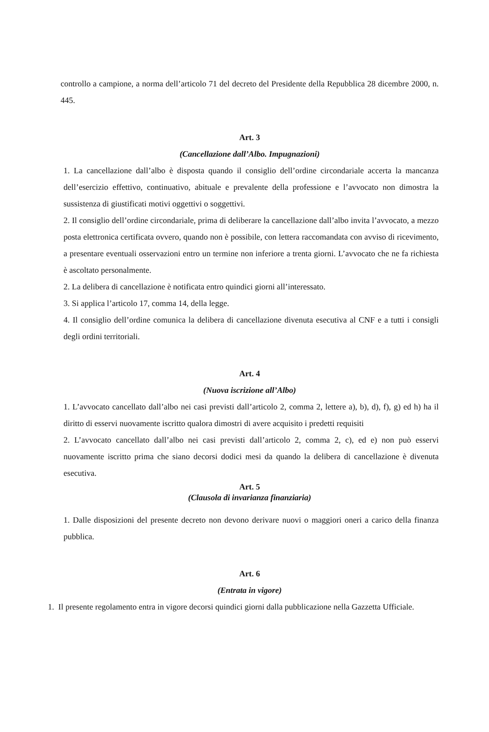controllo a campione, a norma dell’articolo 71 del decreto del Presidente della Repubblica 28 dicembre 2000, n. 445.
Art. 3
(Cancellazione dall’Albo. Impugnazioni)
1. La cancellazione dall’albo è disposta quando il consiglio dell’ordine circondariale accerta la mancanza dell’esercizio effettivo, continuativo, abituale e prevalente della professione e l’avvocato non dimostra la sussistenza di giustificati motivi oggettivi o soggettivi.
2. Il consiglio dell’ordine circondariale, prima di deliberare la cancellazione dall’albo invita l’avvocato, a mezzo posta elettronica certificata ovvero, quando non è possibile, con lettera raccomandata con avviso di ricevimento, a presentare eventuali osservazioni entro un termine non inferiore a trenta giorni. L’avvocato che ne fa richiesta è ascoltato personalmente.
2. La delibera di cancellazione è notificata entro quindici giorni all’interessato.
3. Si applica l’articolo 17, comma 14, della legge.
4. Il consiglio dell’ordine comunica la delibera di cancellazione divenuta esecutiva al CNF e a tutti i consigli degli ordini territoriali.
Art. 4
(Nuova iscrizione all’Albo)
1. L’avvocato cancellato dall’albo nei casi previsti dall’articolo 2, comma 2, lettere a), b), d), f), g) ed h) ha il diritto di esservi nuovamente iscritto qualora dimostri di avere acquisito i predetti requisiti
2. L’avvocato cancellato dall’albo nei casi previsti dall’articolo 2, comma 2, c), ed e) non può esservi nuovamente iscritto prima che siano decorsi dodici mesi da quando la delibera di cancellazione è divenuta esecutiva.
Art. 5
(Clausola di invarianza finanziaria)
1. Dalle disposizioni del presente decreto non devono derivare nuovi o maggiori oneri a carico della finanza pubblica.
Art. 6
(Entrata in vigore)
1. Il presente regolamento entra in vigore decorsi quindici giorni dalla pubblicazione nella Gazzetta Ufficiale.